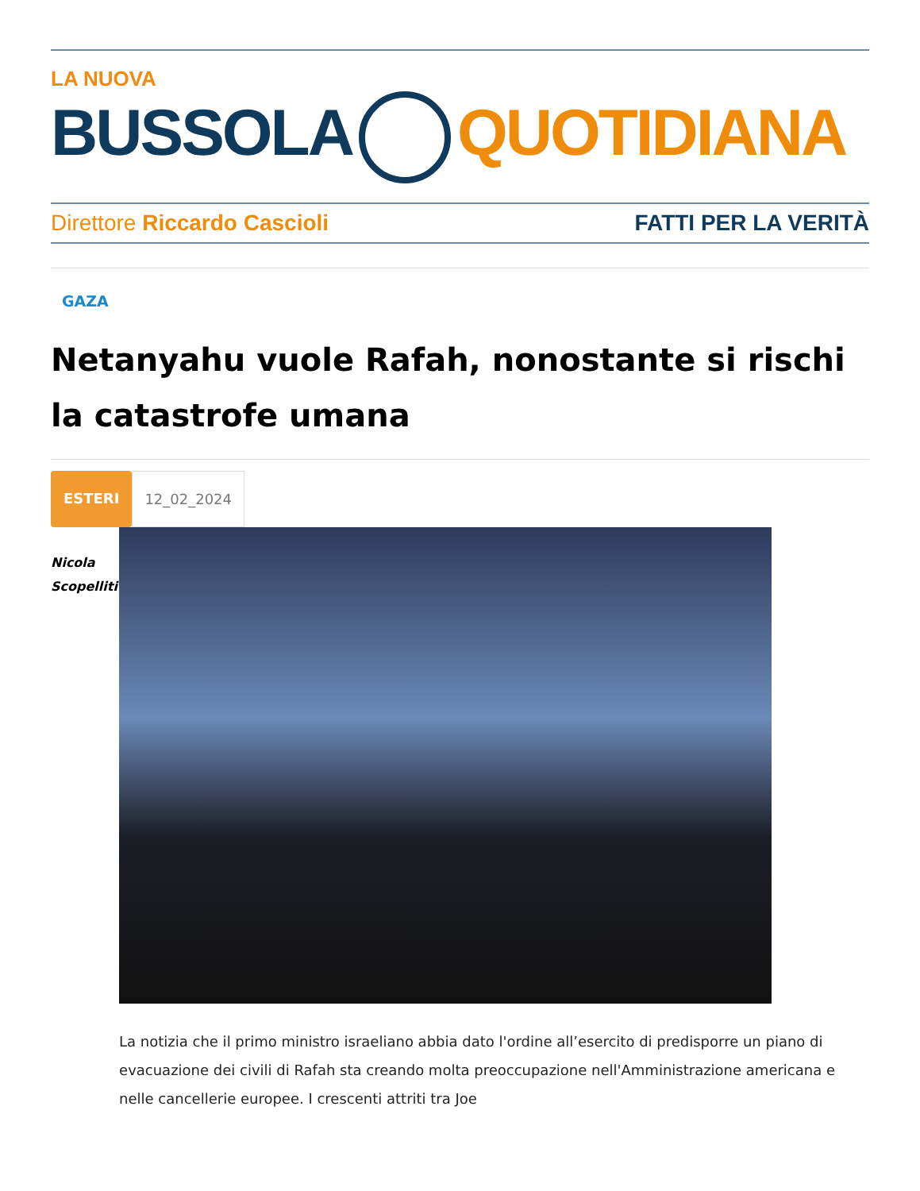LA NUOVA
BUSSOLA QUOTIDIANA
Direttore Riccardo Cascioli FATTI PER LA VERITÀ
GAZA
Netanyahu vuole Rafah, nonostante si rischi la catastrofe umana
ESTERI 12_02_2024
Nicola
Scopelliti
La notizia che il primo ministro israeliano abbia dato l'ordine all’esercito di predisporre un piano di evacuazione dei civili di Rafah sta creando molta preoccupazione nell'Amministrazione americana e nelle cancellerie europee. I crescenti attriti tra Joe